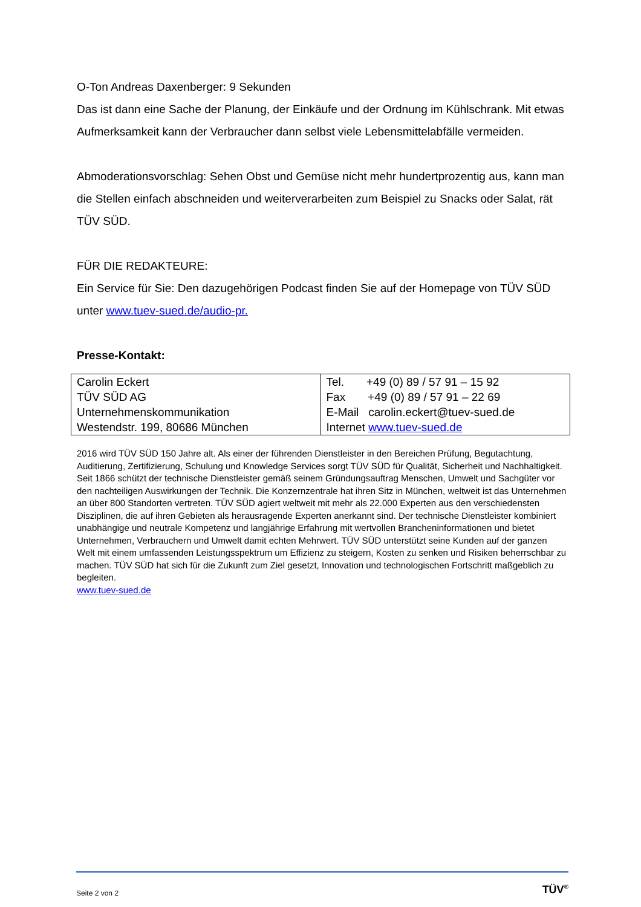O-Ton Andreas Daxenberger: 9 Sekunden
Das ist dann eine Sache der Planung, der Einkäufe und der Ordnung im Kühlschrank. Mit etwas Aufmerksamkeit kann der Verbraucher dann selbst viele Lebensmittelabfälle vermeiden.
Abmoderationsvorschlag: Sehen Obst und Gemüse nicht mehr hundertprozentig aus, kann man die Stellen einfach abschneiden und weiterverarbeiten zum Beispiel zu Snacks oder Salat, rät TÜV SÜD.
FÜR DIE REDAKTEURE:
Ein Service für Sie: Den dazugehörigen Podcast finden Sie auf der Homepage von TÜV SÜD unter www.tuev-sued.de/audio-pr.
Presse-Kontakt:
| Carolin Eckert TÜV SÜD AG Unternehmenskommunikation Westendstr. 199, 80686 München | Tel. +49 (0) 89 / 57 91 – 15 92 Fax +49 (0) 89 / 57 91 – 22 69 E-Mail carolin.eckert@tuev-sued.de Internet www.tuev-sued.de |
2016 wird TÜV SÜD 150 Jahre alt. Als einer der führenden Dienstleister in den Bereichen Prüfung, Begutachtung, Auditierung, Zertifizierung, Schulung und Knowledge Services sorgt TÜV SÜD für Qualität, Sicherheit und Nachhaltigkeit. Seit 1866 schützt der technische Dienstleister gemäß seinem Gründungsauftrag Menschen, Umwelt und Sachgüter vor den nachteiligen Auswirkungen der Technik. Die Konzernzentrale hat ihren Sitz in München, weltweit ist das Unternehmen an über 800 Standorten vertreten. TÜV SÜD agiert weltweit mit mehr als 22.000 Experten aus den verschiedensten Disziplinen, die auf ihren Gebieten als herausragende Experten anerkannt sind. Der technische Dienstleister kombiniert unabhängige und neutrale Kompetenz und langjährige Erfahrung mit wertvollen Brancheninformationen und bietet Unternehmen, Verbrauchern und Umwelt damit echten Mehrwert. TÜV SÜD unterstützt seine Kunden auf der ganzen Welt mit einem umfassenden Leistungsspektrum um Effizienz zu steigern, Kosten zu senken und Risiken beherrschbar zu machen. TÜV SÜD hat sich für die Zukunft zum Ziel gesetzt, Innovation und technologischen Fortschritt maßgeblich zu begleiten.
www.tuev-sued.de
Seite 2 von 2 TÜV<sup>®</sup>